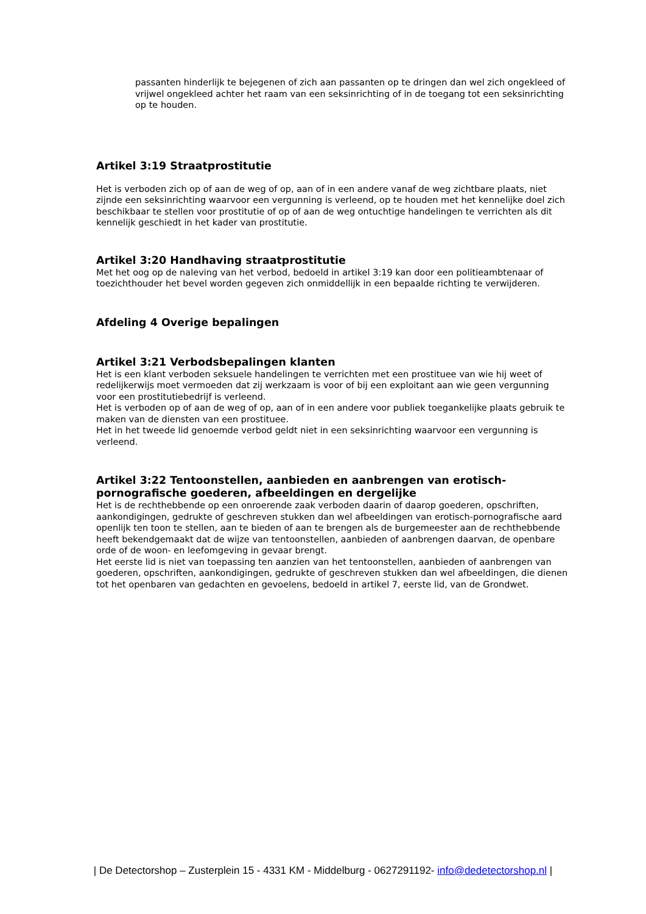passanten hinderlijk te bejegenen of zich aan passanten op te dringen dan wel zich ongekleed of vrijwel ongekleed achter het raam van een seksinrichting of in de toegang tot een seksinrichting op te houden.
Artikel 3:19 Straatprostitutie
Het is verboden zich op of aan de weg of op, aan of in een andere vanaf de weg zichtbare plaats, niet zijnde een seksinrichting waarvoor een vergunning is verleend, op te houden met het kennelijke doel zich beschikbaar te stellen voor prostitutie of op of aan de weg ontuchtige handelingen te verrichten als dit kennelijk geschiedt in het kader van prostitutie.
Artikel 3:20 Handhaving straatprostitutie
Met het oog op de naleving van het verbod, bedoeld in artikel 3:19 kan door een politieambtenaar of toezichthouder het bevel worden gegeven zich onmiddellijk in een bepaalde richting te verwijderen.
Afdeling 4 Overige bepalingen
Artikel 3:21 Verbodsbepalingen klanten
Het is een klant verboden seksuele handelingen te verrichten met een prostituee van wie hij weet of redelijkerwijs moet vermoeden dat zij werkzaam is voor of bij een exploitant aan wie geen vergunning voor een prostitutiebedrijf is verleend.
Het is verboden op of aan de weg of op, aan of in een andere voor publiek toegankelijke plaats gebruik te maken van de diensten van een prostituee.
Het in het tweede lid genoemde verbod geldt niet in een seksinrichting waarvoor een vergunning is verleend.
Artikel 3:22 Tentoonstellen, aanbieden en aanbrengen van erotisch-pornografische goederen, afbeeldingen en dergelijke
Het is de rechthebbende op een onroerende zaak verboden daarin of daarop goederen, opschriften, aankondigingen, gedrukte of geschreven stukken dan wel afbeeldingen van erotisch-pornografische aard openlijk ten toon te stellen, aan te bieden of aan te brengen als de burgemeester aan de rechthebbende heeft bekendgemaakt dat de wijze van tentoonstellen, aanbieden of aanbrengen daarvan, de openbare orde of de woon- en leefomgeving in gevaar brengt.
Het eerste lid is niet van toepassing ten aanzien van het tentoonstellen, aanbieden of aanbrengen van goederen, opschriften, aankondigingen, gedrukte of geschreven stukken dan wel afbeeldingen, die dienen tot het openbaren van gedachten en gevoelens, bedoeld in artikel 7, eerste lid, van de Grondwet.
| De Detectorshop – Zusterplein 15 - 4331 KM - Middelburg - 0627291192- info@dedetectorshop.nl |